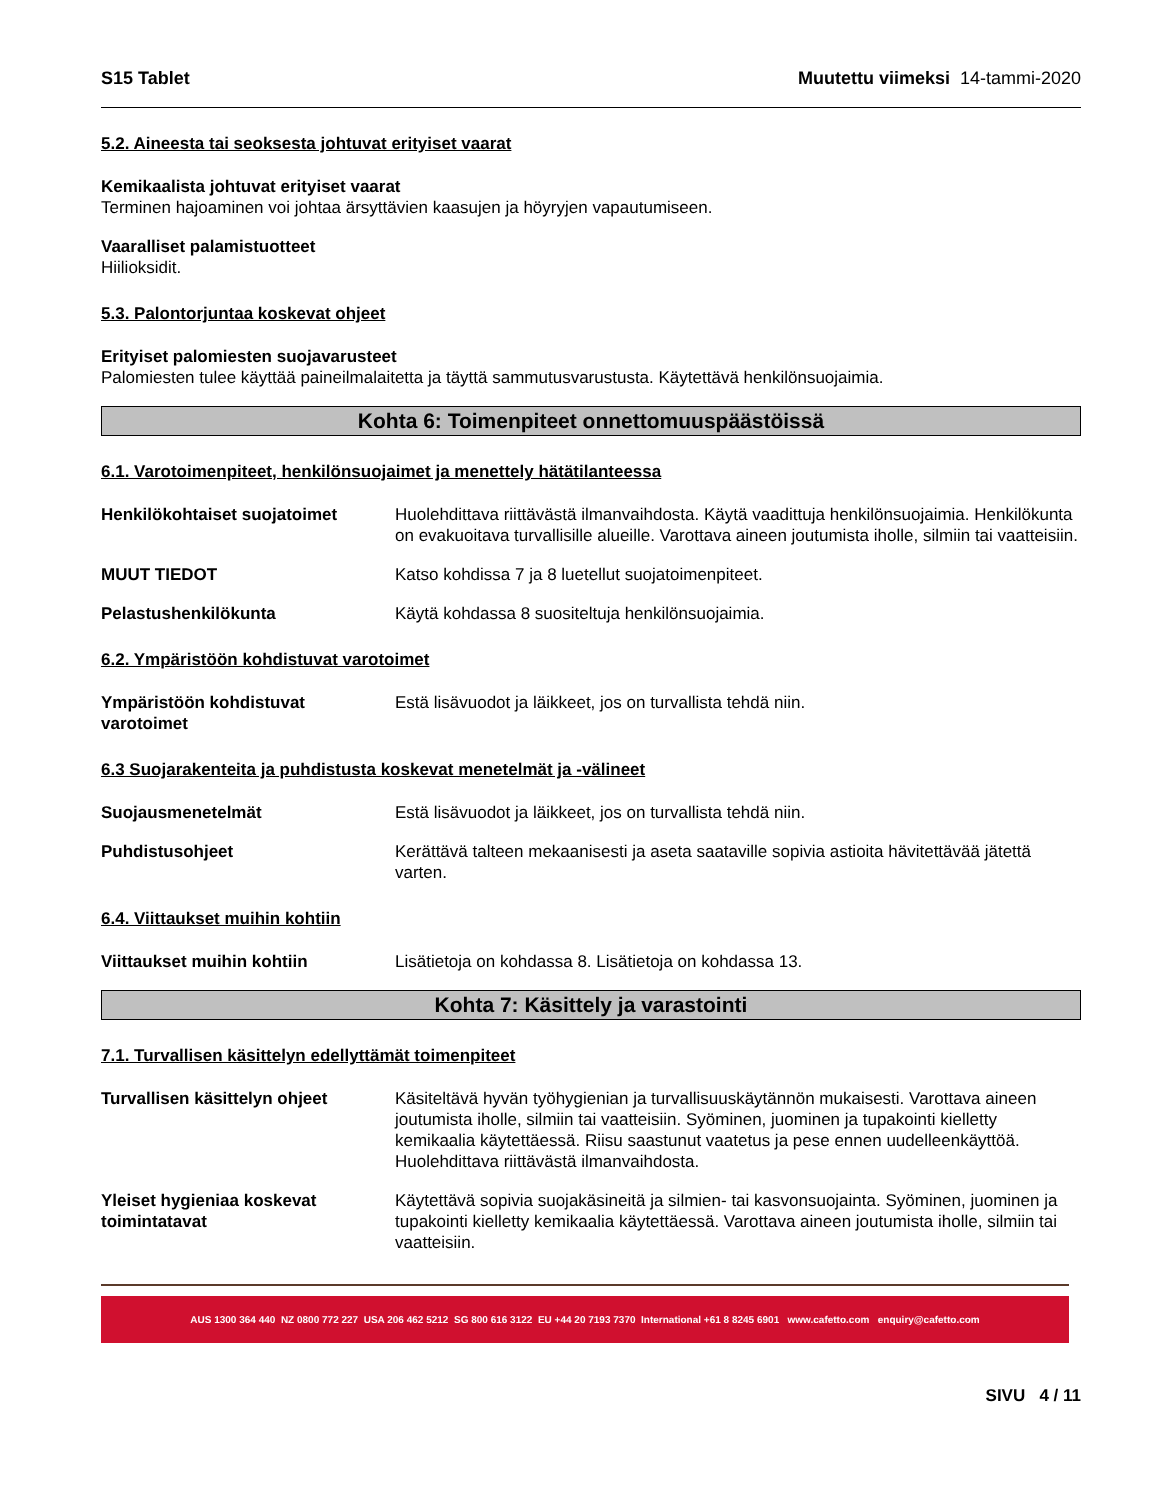S15 Tablet Muutettu viimeksi 14-tammi-2020
5.2. Aineesta tai seoksesta johtuvat erityiset vaarat
Kemikaalista johtuvat erityiset vaarat
Terminen hajoaminen voi johtaa ärsyttävien kaasujen ja höyryjen vapautumiseen.
Vaaralliset palamistuotteet
Hiilioksidit.
5.3. Palontorjuntaa koskevat ohjeet
Erityiset palomiesten suojavarusteet
Palomiesten tulee käyttää paineilmalaitetta ja täyttä sammutusvarustusta. Käytettävä henkilönsuojaimia.
Kohta 6: Toimenpiteet onnettomuuspäästöissä
6.1. Varotoimenpiteet, henkilönsuojaimet ja menettely hätätilanteessa
Henkilökohtaiset suojatoimet Huolehdittava riittävästä ilmanvaihdosta. Käytä vaadittuja henkilönsuojaimia. Henkilökunta on evakuoitava turvallisille alueille. Varottava aineen joutumista iholle, silmiin tai vaatteisiin.
MUUT TIEDOT Katso kohdissa 7 ja 8 luetellut suojatoimenpiteet.
Pelastushenkilökunta Käytä kohdassa 8 suositeltuja henkilönsuojaimia.
6.2. Ympäristöön kohdistuvat varotoimet
Ympäristöön kohdistuvat varotoimet
Estä lisävuodot ja läikkeet, jos on turvallista tehdä niin.
6.3 Suojarakenteita ja puhdistusta koskevat menetelmät ja -välineet
Suojausmenetelmät Estä lisävuodot ja läikkeet, jos on turvallista tehdä niin.
Puhdistusohjeet Kerättävä talteen mekaanisesti ja aseta saataville sopivia astioita hävitettävää jätettä varten.
6.4. Viittaukset muihin kohtiin
Viittaukset muihin kohtiin Lisätietoja on kohdassa 8. Lisätietoja on kohdassa 13.
Kohta 7: Käsittely ja varastointi
7.1. Turvallisen käsittelyn edellyttämät toimenpiteet
Turvallisen käsittelyn ohjeet
Käsiteltävä hyvän työhygienian ja turvallisuuskäytännön mukaisesti. Varottava aineen joutumista iholle, silmiin tai vaatteisiin. Syöminen, juominen ja tupakointi kielletty kemikaalia käytettäessä. Riisu saastunut vaatetus ja pese ennen uudelleenkäyttöä. Huolehdittava riittävästä ilmanvaihdosta.
Yleiset hygieniaa koskevat toimintatavat
Käytettävä sopivia suojakäsineitä ja silmien- tai kasvonsuojainta. Syöminen, juominen ja tupakointi kielletty kemikaalia käytettäessä. Varottava aineen joutumista iholle, silmiin tai vaatteisiin.
AUS 1300 364 440 NZ 0800 772 227 USA 206 462 5212 SG 800 616 3122 EU +44 20 7193 7370 International +61 8 8245 6901 www.cafetto.com enquiry@cafetto.com
SIVU 4 / 11